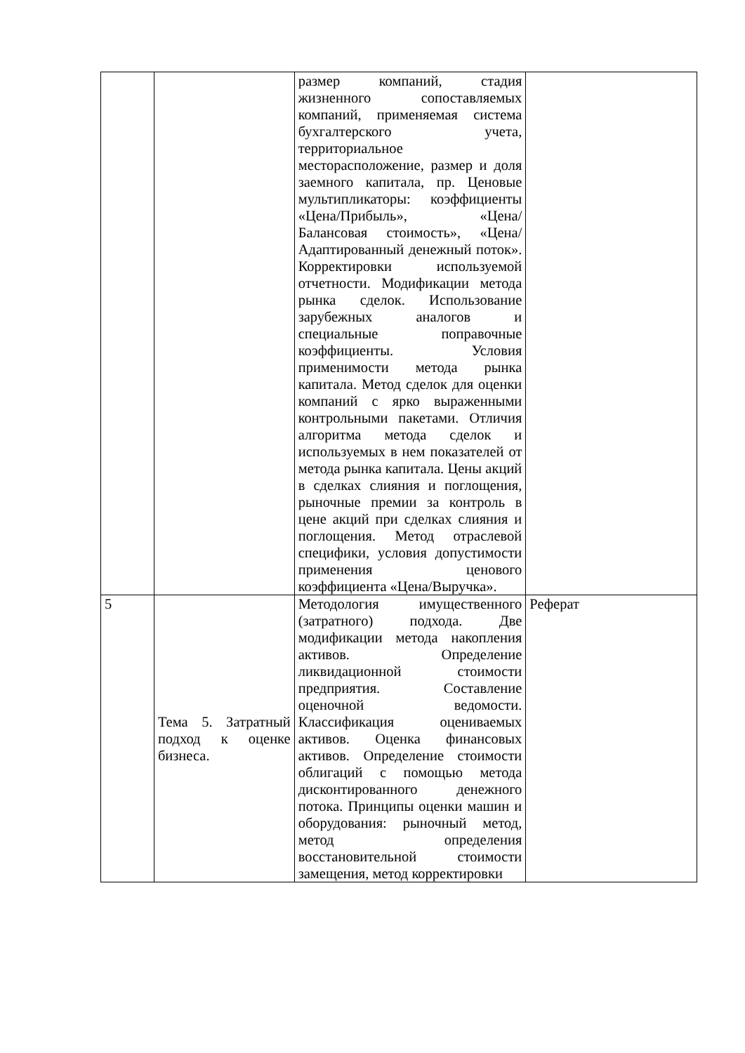| | | размер компаний, стадия жизненного сопоставляемых компаний, применяемая система бухгалтерского учета, территориальное месторасположение, размер и доля заемного капитала, пр. Ценовые мультипликаторы: коэффициенты «Цена/Прибыль», «Цена/Балансовая стоимость», «Цена/Адаптированный денежный поток». Корректировки используемой отчетности. Модификации метода рынка сделок. Использование зарубежных аналогов и специальные поправочные коэффициенты. Условия применимости метода рынка капитала. Метод сделок для оценки компаний с ярко выраженными контрольными пакетами. Отличия алгоритма метода сделок и используемых в нем показателей от метода рынка капитала. Цены акций в сделках слияния и поглощения, рыночные премии за контроль в цене акций при сделках слияния и поглощения. Метод отраслевой специфики, условия допустимости применения ценового коэффициента «Цена/Выручка». | |
| 5 | Тема 5. Затратный подход к оценке бизнеса. | Методология имущественного (затратного) подхода. Две модификации метода накопления активов. Определение ликвидационной стоимости предприятия. Составление оценочной ведомости. Классификация оцениваемых активов. Оценка финансовых активов. Определение стоимости облигаций с помощью метода дисконтированного денежного потока. Принципы оценки машин и оборудования: рыночный метод, метод определения восстановительной стоимости замещения, метод корректировки | Реферат |